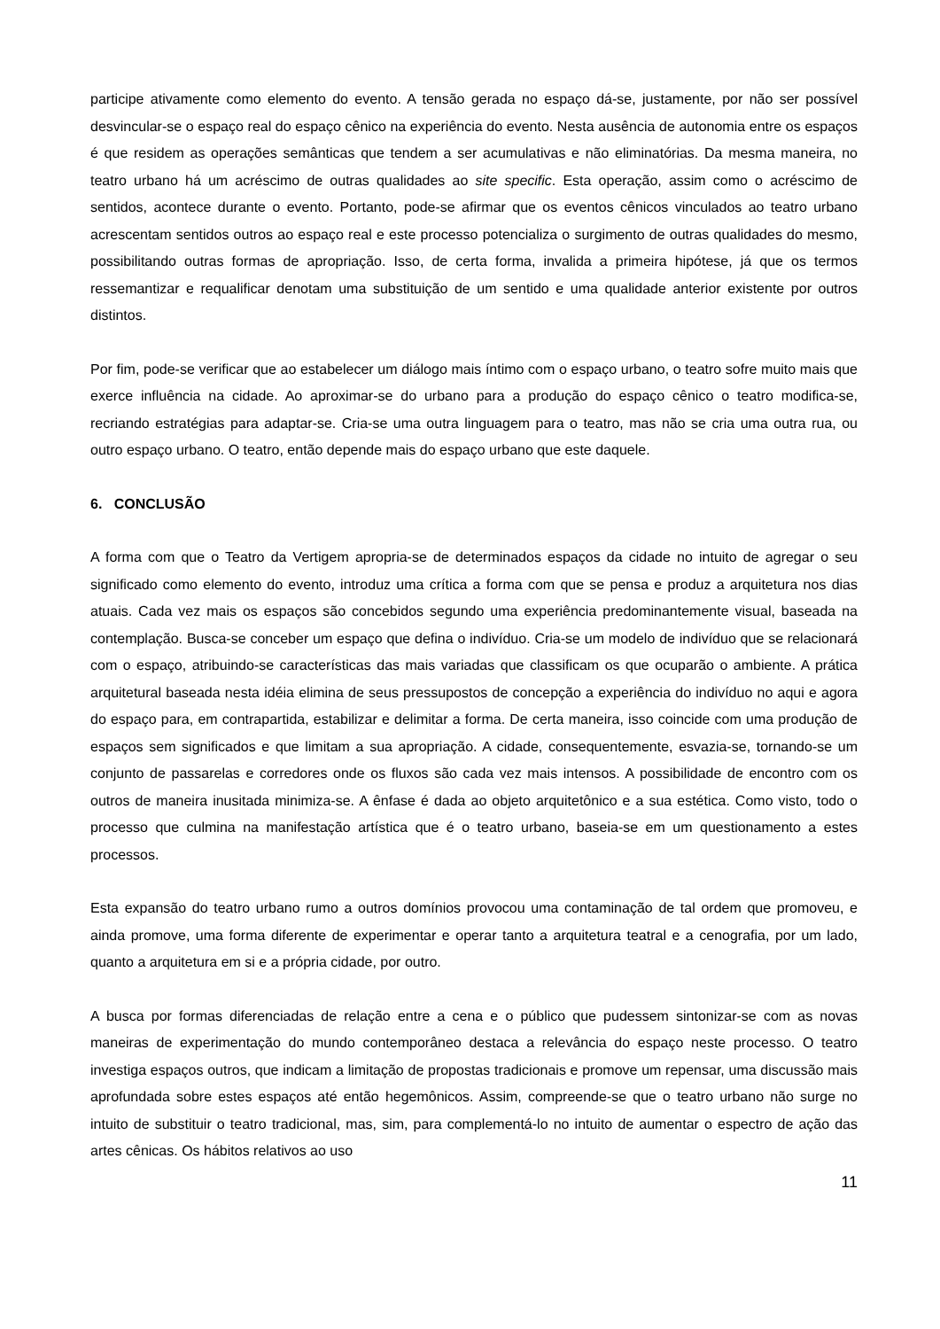participe ativamente como elemento do evento. A tensão gerada no espaço dá-se, justamente, por não ser possível desvincular-se o espaço real do espaço cênico na experiência do evento. Nesta ausência de autonomia entre os espaços é que residem as operações semânticas que tendem a ser acumulativas e não eliminatórias. Da mesma maneira, no teatro urbano há um acréscimo de outras qualidades ao site specific. Esta operação, assim como o acréscimo de sentidos, acontece durante o evento. Portanto, pode-se afirmar que os eventos cênicos vinculados ao teatro urbano acrescentam sentidos outros ao espaço real e este processo potencializa o surgimento de outras qualidades do mesmo, possibilitando outras formas de apropriação. Isso, de certa forma, invalida a primeira hipótese, já que os termos ressemantizar e requalificar denotam uma substituição de um sentido e uma qualidade anterior existente por outros distintos.
Por fim, pode-se verificar que ao estabelecer um diálogo mais íntimo com o espaço urbano, o teatro sofre muito mais que exerce influência na cidade. Ao aproximar-se do urbano para a produção do espaço cênico o teatro modifica-se, recriando estratégias para adaptar-se. Cria-se uma outra linguagem para o teatro, mas não se cria uma outra rua, ou outro espaço urbano. O teatro, então depende mais do espaço urbano que este daquele.
6. CONCLUSÃO
A forma com que o Teatro da Vertigem apropria-se de determinados espaços da cidade no intuito de agregar o seu significado como elemento do evento, introduz uma crítica a forma com que se pensa e produz a arquitetura nos dias atuais. Cada vez mais os espaços são concebidos segundo uma experiência predominantemente visual, baseada na contemplação. Busca-se conceber um espaço que defina o indivíduo. Cria-se um modelo de indivíduo que se relacionará com o espaço, atribuindo-se características das mais variadas que classificam os que ocuparão o ambiente. A prática arquitetural baseada nesta idéia elimina de seus pressupostos de concepção a experiência do indivíduo no aqui e agora do espaço para, em contrapartida, estabilizar e delimitar a forma. De certa maneira, isso coincide com uma produção de espaços sem significados e que limitam a sua apropriação. A cidade, consequentemente, esvazia-se, tornando-se um conjunto de passarelas e corredores onde os fluxos são cada vez mais intensos. A possibilidade de encontro com os outros de maneira inusitada minimiza-se. A ênfase é dada ao objeto arquitetônico e a sua estética. Como visto, todo o processo que culmina na manifestação artística que é o teatro urbano, baseia-se em um questionamento a estes processos.
Esta expansão do teatro urbano rumo a outros domínios provocou uma contaminação de tal ordem que promoveu, e ainda promove, uma forma diferente de experimentar e operar tanto a arquitetura teatral e a cenografia, por um lado, quanto a arquitetura em si e a própria cidade, por outro.
A busca por formas diferenciadas de relação entre a cena e o público que pudessem sintonizar-se com as novas maneiras de experimentação do mundo contemporâneo destaca a relevância do espaço neste processo. O teatro investiga espaços outros, que indicam a limitação de propostas tradicionais e promove um repensar, uma discussão mais aprofundada sobre estes espaços até então hegemônicos. Assim, compreende-se que o teatro urbano não surge no intuito de substituir o teatro tradicional, mas, sim, para complementá-lo no intuito de aumentar o espectro de ação das artes cênicas. Os hábitos relativos ao uso
11